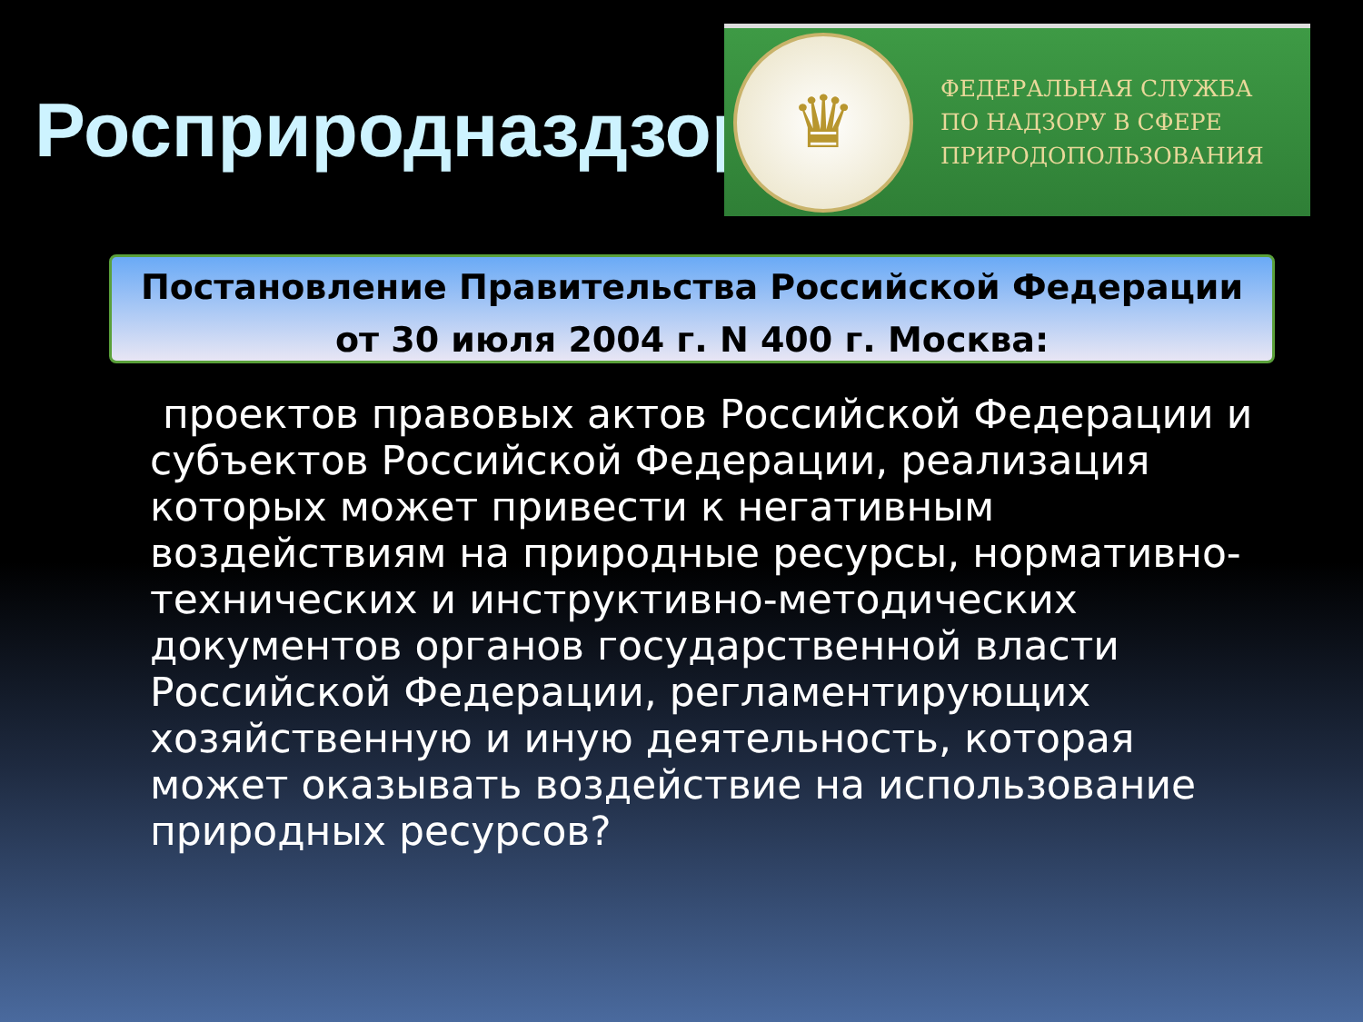Росприродназдзор
♛
ФЕДЕРАЛЬНАЯ СЛУЖБА
ПО НАДЗОРУ В СФЕРЕ
ПРИРОДОПОЛЬЗОВАНИЯ
Постановление Правительства Российской Федерации
от 30 июля 2004 г. N 400 г. Москва:
проектов правовых актов Российской Федерации и субъектов Российской Федерации, реализация которых может привести к негативным воздействиям на природные ресурсы, нормативно-технических и инструктивно-методических документов органов государственной власти Российской Федерации, регламентирующих хозяйственную и иную деятельность, которая может оказывать воздействие на использование природных ресурсов?